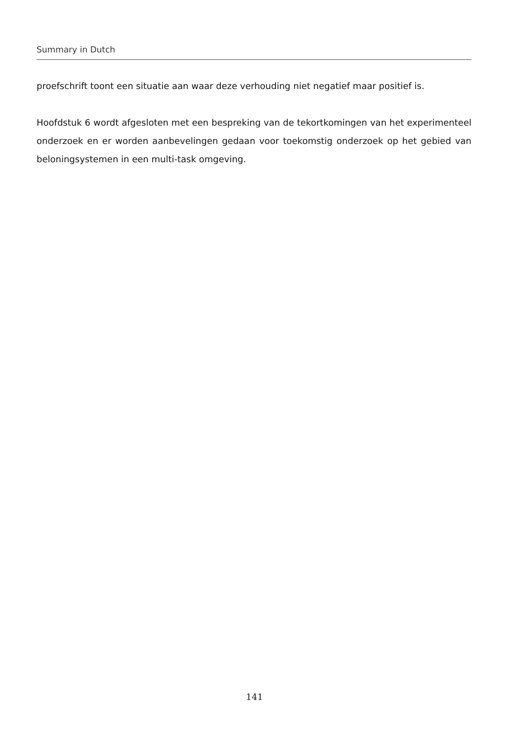Summary in Dutch
proefschrift toont een situatie aan waar deze verhouding niet negatief maar positief is.
Hoofdstuk 6 wordt afgesloten met een bespreking van de tekortkomingen van het experimenteel onderzoek en er worden aanbevelingen gedaan voor toekomstig onderzoek op het gebied van beloningsystemen in een multi-task omgeving.
141